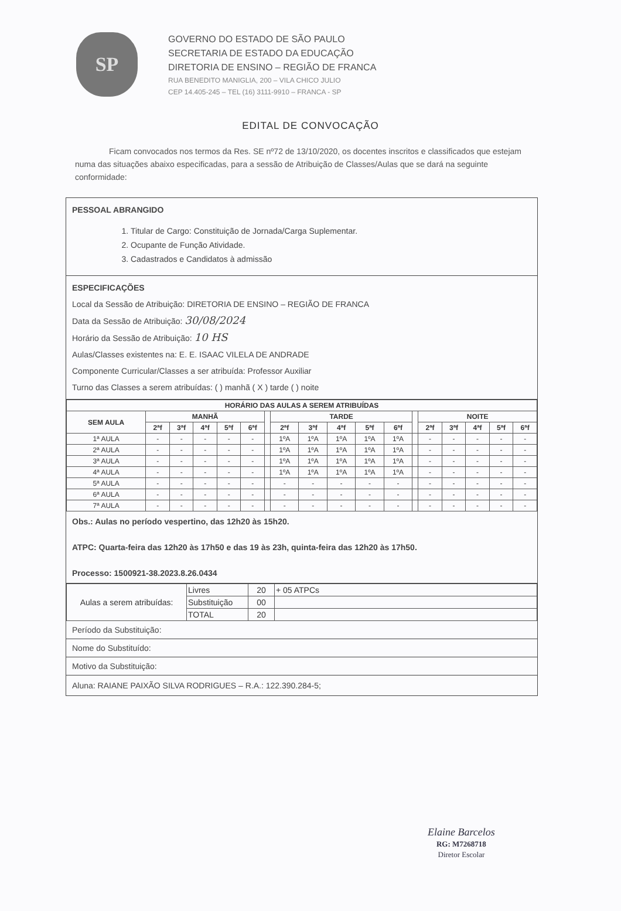SP
GOVERNO DO ESTADO DE SÃO PAULO
SECRETARIA DE ESTADO DA EDUCAÇÃO
DIRETORIA DE ENSINO – REGIÃO DE FRANCA
RUA BENEDITO MANIGLIA, 200 – VILA CHICO JULIO
CEP 14.405-245 – TEL (16) 3111-9910 – FRANCA - SP
EDITAL DE CONVOCAÇÃO
Ficam convocados nos termos da Res. SE nº72 de 13/10/2020, os docentes inscritos e classificados que estejam numa das situações abaixo especificadas, para a sessão de Atribuição de Classes/Aulas que se dará na seguinte conformidade:
PESSOAL ABRANGIDO
1. Titular de Cargo: Constituição de Jornada/Carga Suplementar.
2. Ocupante de Função Atividade.
3. Cadastrados e Candidatos à admissão
ESPECIFICAÇÕES
Local da Sessão de Atribuição: DIRETORIA DE ENSINO – REGIÃO DE FRANCA
Data da Sessão de Atribuição: 30/08/2024
Horário da Sessão de Atribuição: 10 HS
Aulas/Classes existentes na: E. E. ISAAC VILELA DE ANDRADE
Componente Curricular/Classes a ser atribuída: Professor Auxiliar
Turno das Classes a serem atribuídas: ( ) manhã ( X ) tarde ( ) noite
| HORÁRIO DAS AULAS A SEREM ATRIBUÍDAS | | | | | | | | | | | | | | | | | |
| --- | --- | --- | --- | --- | --- | --- | --- | --- | --- | --- | --- | --- | --- | --- | --- | --- | --- |
| SEM AULA | MANHÃ | | | | | | TARDE | | | | | | NOITE | | | | |
| | 2ªf | 3ªf | 4ªf | 5ªf | 6ªf | | 2ªf | 3ªf | 4ªf | 5ªf | 6ªf | | 2ªf | 3ªf | 4ªf | 5ªf | 6ªf |
| 1ª AULA | - | - | - | - | - | | 1ºA | 1ºA | 1ºA | 1ºA | 1ºA | | - | - | - | - | - |
| 2ª AULA | - | - | - | - | - | | 1ºA | 1ºA | 1ºA | 1ºA | 1ºA | | - | - | - | - | - |
| 3ª AULA | - | - | - | - | - | | 1ºA | 1ºA | 1ºA | 1ºA | 1ºA | | - | - | - | - | - |
| 4ª AULA | - | - | - | - | - | | 1ºA | 1ºA | 1ºA | 1ºA | 1ºA | | - | - | - | - | - |
| 5ª AULA | - | - | - | - | - | | - | - | - | - | - | | - | - | - | - | - |
| 6ª AULA | - | - | - | - | - | | - | - | - | - | - | | - | - | - | - | - |
| 7ª AULA | - | - | - | - | - | | - | - | - | - | - | | - | - | - | - | - |
Obs.: Aulas no período vespertino, das 12h20 às 15h20.
ATPC: Quarta-feira das 12h20 às 17h50 e das 19 às 23h, quinta-feira das 12h20 às 17h50.
Processo: 1500921-38.2023.8.26.0434
| Aulas a serem atribuídas: | Livres | 20 | + 05 ATPCs |
| | Substituição | 00 | |
| | TOTAL | 20 | |
Período da Substituição:
Nome do Substituído:
Motivo da Substituição:
Aluna: RAIANE PAIXÃO SILVA RODRIGUES – R.A.: 122.390.284-5;
Elaine Barcelos
RG: M7268718
Diretor Escolar